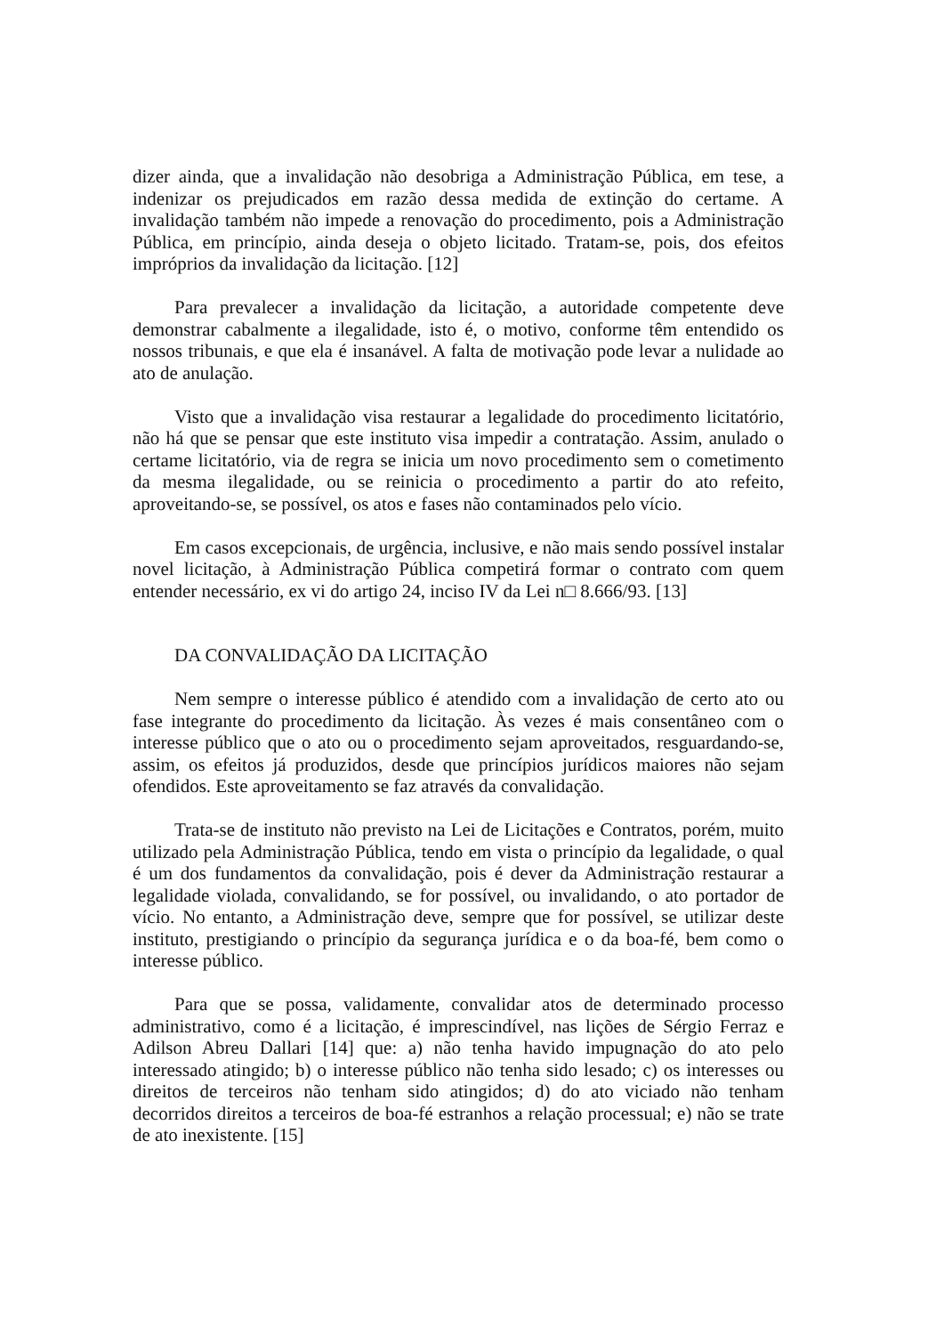dizer ainda, que a invalidação não desobriga a Administração Pública, em tese, a indenizar os prejudicados em razão dessa medida de extinção do certame. A invalidação também não impede a renovação do procedimento, pois a Administração Pública, em princípio, ainda deseja o objeto licitado. Tratam-se, pois, dos efeitos impróprios da invalidação da licitação. [12]
Para prevalecer a invalidação da licitação, a autoridade competente deve demonstrar cabalmente a ilegalidade, isto é, o motivo, conforme têm entendido os nossos tribunais, e que ela é insanável. A falta de motivação pode levar a nulidade ao ato de anulação.
Visto que a invalidação visa restaurar a legalidade do procedimento licitatório, não há que se pensar que este instituto visa impedir a contratação. Assim, anulado o certame licitatório, via de regra se inicia um novo procedimento sem o cometimento da mesma ilegalidade, ou se reinicia o procedimento a partir do ato refeito, aproveitando-se, se possível, os atos e fases não contaminados pelo vício.
Em casos excepcionais, de urgência, inclusive, e não mais sendo possível instalar novel licitação, à Administração Pública competirá formar o contrato com quem entender necessário, ex vi do artigo 24, inciso IV da Lei n□ 8.666/93. [13]
DA CONVALIDAÇÃO DA LICITAÇÃO
Nem sempre o interesse público é atendido com a invalidação de certo ato ou fase integrante do procedimento da licitação. Às vezes é mais consentâneo com o interesse público que o ato ou o procedimento sejam aproveitados, resguardando-se, assim, os efeitos já produzidos, desde que princípios jurídicos maiores não sejam ofendidos. Este aproveitamento se faz através da convalidação.
Trata-se de instituto não previsto na Lei de Licitações e Contratos, porém, muito utilizado pela Administração Pública, tendo em vista o princípio da legalidade, o qual é um dos fundamentos da convalidação, pois é dever da Administração restaurar a legalidade violada, convalidando, se for possível, ou invalidando, o ato portador de vício. No entanto, a Administração deve, sempre que for possível, se utilizar deste instituto, prestigiando o princípio da segurança jurídica e o da boa-fé, bem como o interesse público.
Para que se possa, validamente, convalidar atos de determinado processo administrativo, como é a licitação, é imprescindível, nas lições de Sérgio Ferraz e Adilson Abreu Dallari [14] que: a) não tenha havido impugnação do ato pelo interessado atingido; b) o interesse público não tenha sido lesado; c) os interesses ou direitos de terceiros não tenham sido atingidos; d) do ato viciado não tenham decorridos direitos a terceiros de boa-fé estranhos a relação processual; e) não se trate de ato inexistente. [15]